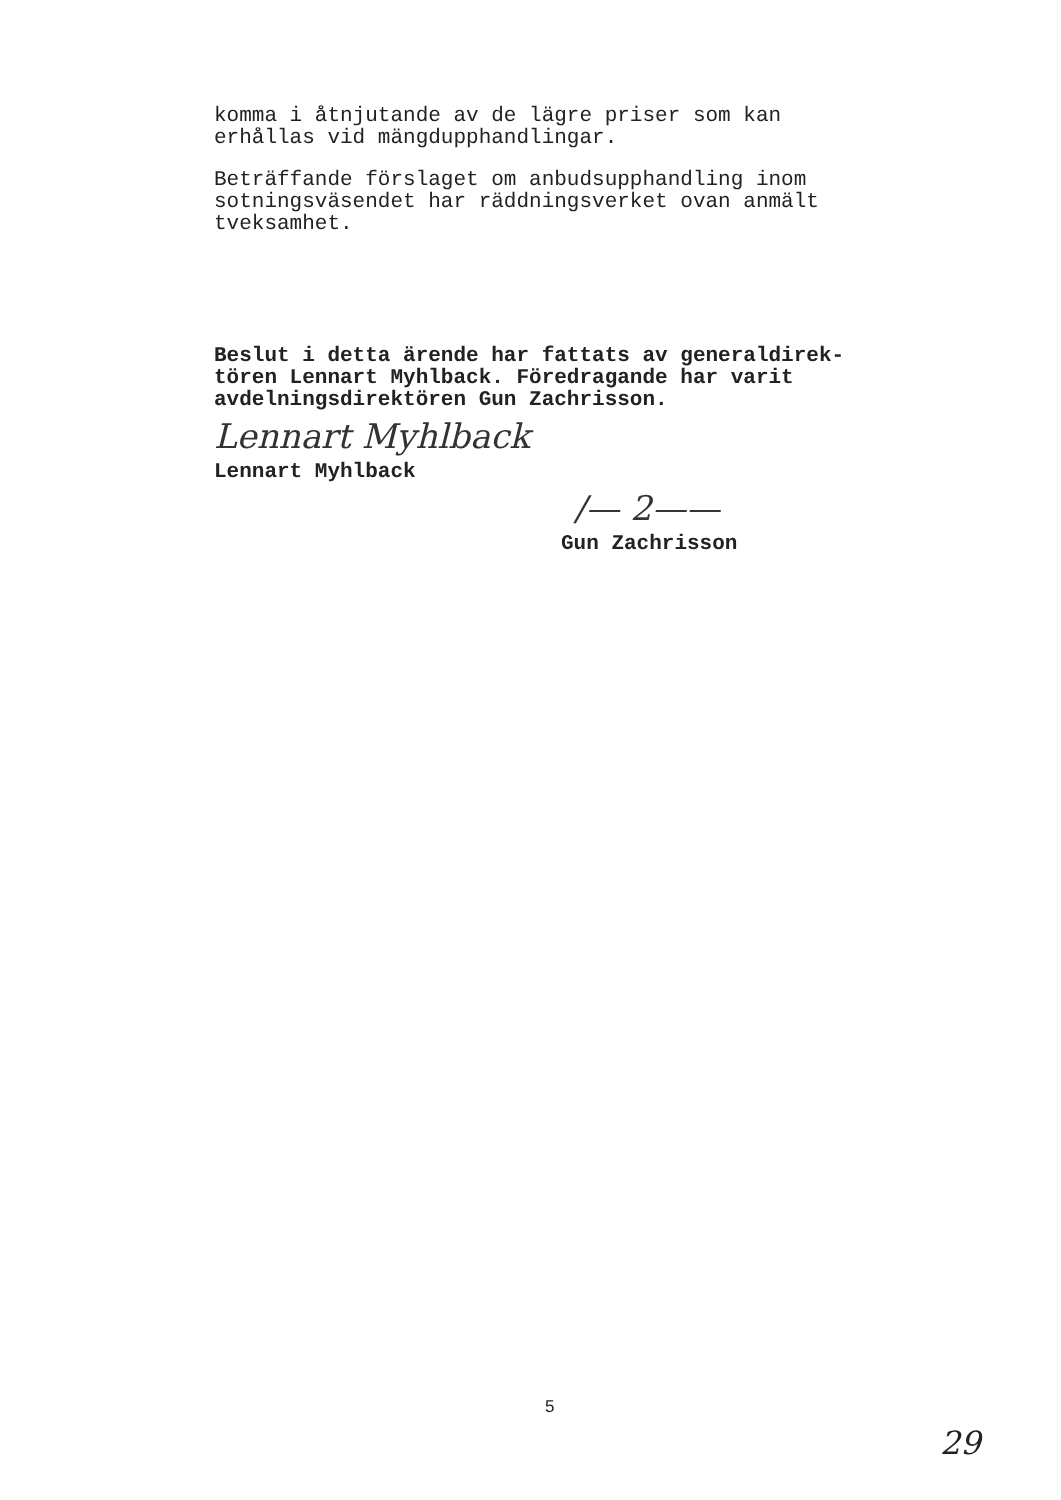komma i åtnjutande av de lägre priser som kan
erhållas vid mängdupphandlingar.
Beträffande förslaget om anbudsupphandling inom
sotningsväsendet har räddningsverket ovan anmält
tveksamhet.
Beslut i detta ärende har fattats av generaldirek-
tören Lennart Myhlback. Föredragande har varit
avdelningsdirektören Gun Zachrisson.
Lennart Myhlback
Lennart Myhlback
/— 2——
Gun Zachrisson
5
29